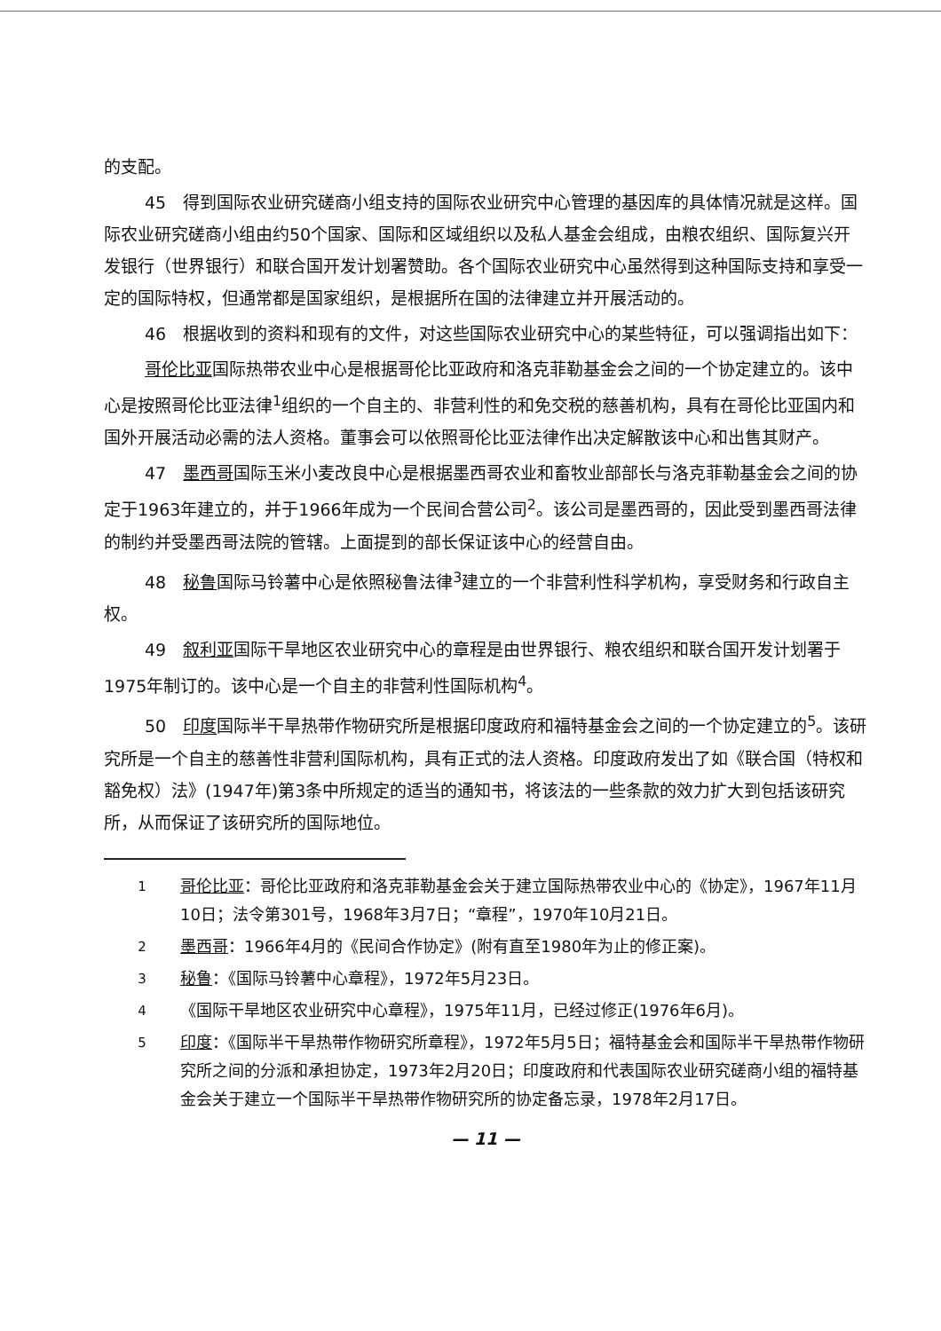的支配。
45　得到国际农业研究磋商小组支持的国际农业研究中心管理的基因库的具体情况就是这样。国际农业研究磋商小组由约50个国家、国际和区域组织以及私人基金会组成，由粮农组织、国际复兴开发银行（世界银行）和联合国开发计划署赞助。各个国际农业研究中心虽然得到这种国际支持和享受一定的国际特权，但通常都是国家组织，是根据所在国的法律建立并开展活动的。
46　根据收到的资料和现有的文件，对这些国际农业研究中心的某些特征，可以强调指出如下：
哥伦比亚国际热带农业中心是根据哥伦比亚政府和洛克菲勒基金会之间的一个协定建立的。该中心是按照哥伦比亚法律<sup>1</sup>组织的一个自主的、非营利性的和免交税的慈善机构，具有在哥伦比亚国内和国外开展活动必需的法人资格。董事会可以依照哥伦比亚法律作出决定解散该中心和出售其财产。
47　墨西哥国际玉米小麦改良中心是根据墨西哥农业和畜牧业部部长与洛克菲勒基金会之间的协定于1963年建立的，并于1966年成为一个民间合营公司<sup>2</sup>。该公司是墨西哥的，因此受到墨西哥法律的制约并受墨西哥法院的管辖。上面提到的部长保证该中心的经营自由。
48　秘鲁国际马铃薯中心是依照秘鲁法律<sup>3</sup>建立的一个非营利性科学机构，享受财务和行政自主权。
49　叙利亚国际干旱地区农业研究中心的章程是由世界银行、粮农组织和联合国开发计划署于1975年制订的。该中心是一个自主的非营利性国际机构<sup>4</sup>。
50　印度国际半干旱热带作物研究所是根据印度政府和福特基金会之间的一个协定建立的<sup>5</sup>。该研究所是一个自主的慈善性非营利国际机构，具有正式的法人资格。印度政府发出了如《联合国（特权和豁免权）法》(1947年)第3条中所规定的适当的通知书，将该法的一些条款的效力扩大到包括该研究所，从而保证了该研究所的国际地位。
<sup>1</sup> 哥伦比亚：哥伦比亚政府和洛克菲勒基金会关于建立国际热带农业中心的《协定》，1967年11月10日；法令第301号，1968年3月7日；“章程”，1970年10月21日。
<sup>2</sup> 墨西哥：1966年4月的《民间合作协定》(附有直至1980年为止的修正案)。
<sup>3</sup> 秘鲁：《国际马铃薯中心章程》，1972年5月23日。
<sup>4</sup> 《国际干旱地区农业研究中心章程》，1975年11月，已经过修正(1976年6月)。
<sup>5</sup> 印度：《国际半干旱热带作物研究所章程》，1972年5月5日；福特基金会和国际半干旱热带作物研究所之间的分派和承担协定，1973年2月20日；印度政府和代表国际农业研究磋商小组的福特基金会关于建立一个国际半干旱热带作物研究所的协定备忘录，1978年2月17日。
— 11 —